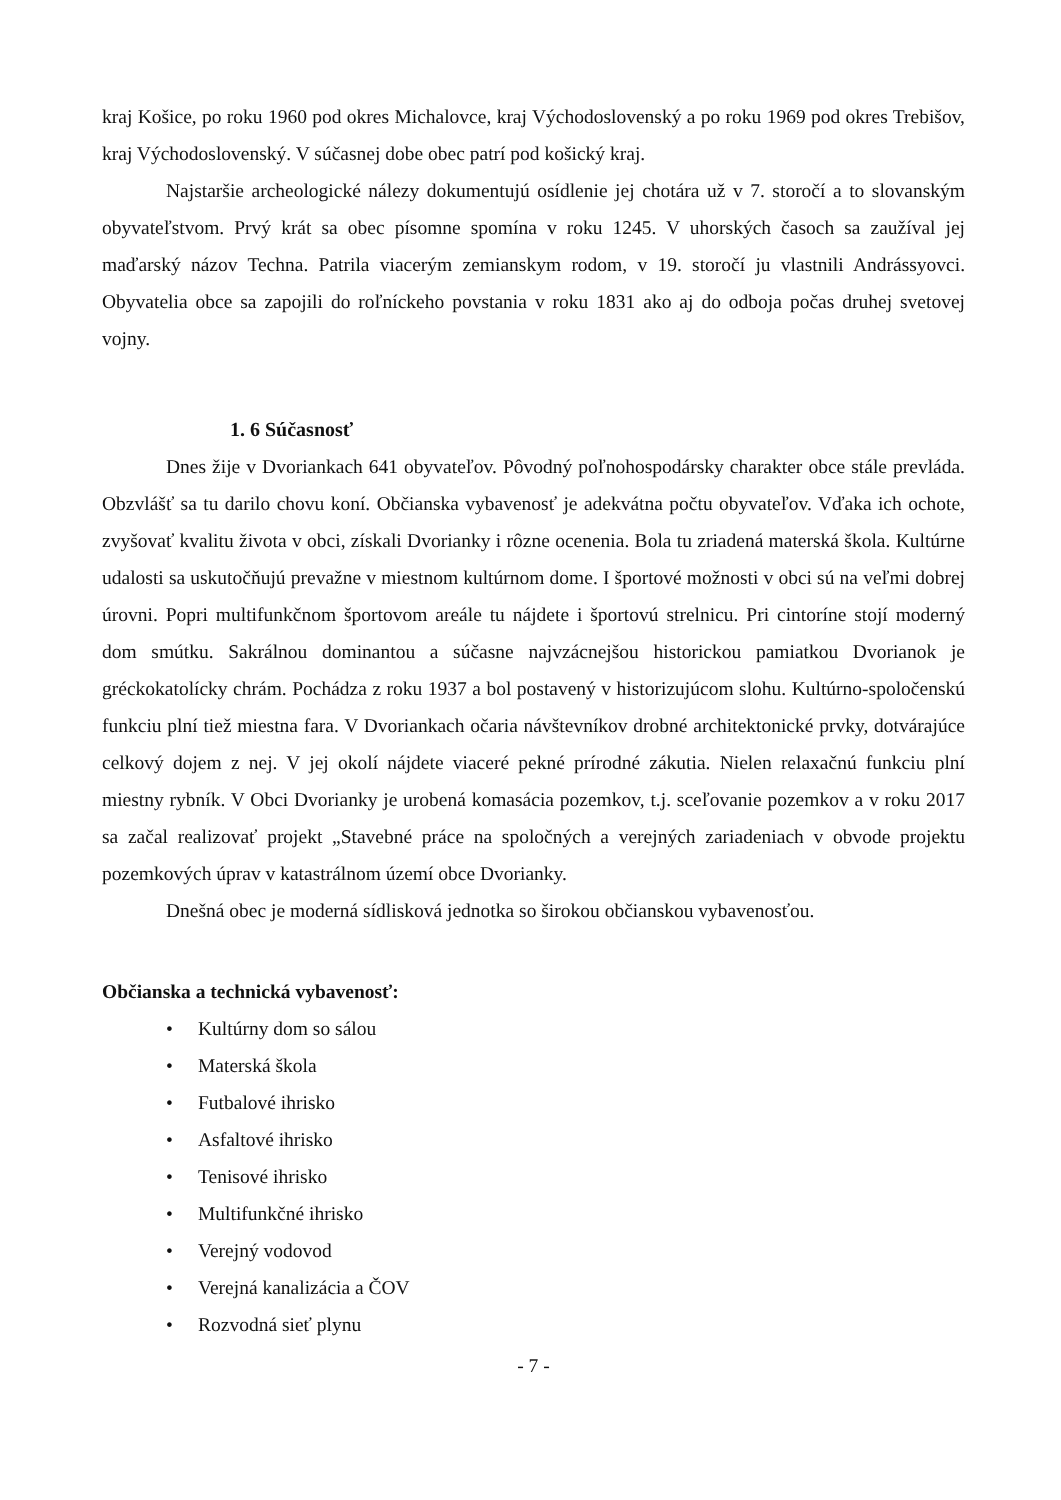kraj Košice, po roku 1960 pod okres Michalovce, kraj Východoslovenský a po roku 1969 pod okres Trebišov, kraj Východoslovenský. V súčasnej dobe obec patrí pod košický kraj.
Najstaršie archeologické nálezy dokumentujú osídlenie jej chotára už v 7. storočí a to slovanským obyvateľstvom. Prvý krát sa obec písomne spomína v roku 1245. V uhorských časoch sa zaužíval jej maďarský názov Techna. Patrila viacerým zemianskym rodom, v 19. storočí ju vlastnili Andrássyovci. Obyvatelia obce sa zapojili do roľníckeho povstania v roku 1831 ako aj do odboja počas druhej svetovej vojny.
1. 6 Súčasnosť
Dnes žije v Dvoriankach 641 obyvateľov. Pôvodný poľnohospodársky charakter obce stále prevláda. Obzvlášť sa tu darilo chovu koní. Občianska vybavenosť je adekvátna počtu obyvateľov. Vďaka ich ochote, zvyšovať kvalitu života v obci, získali Dvorianky i rôzne ocenenia. Bola tu zriadená materská škola. Kultúrne udalosti sa uskutočňujú prevažne v miestnom kultúrnom dome. I športové možnosti v obci sú na veľmi dobrej úrovni. Popri multifunkčnom športovom areále tu nájdete i športovú strelnicu. Pri cintoríne stojí moderný dom smútku. Sakrálnou dominantou a súčasne najvzácnejšou historickou pamiatkou Dvorianok je gréckokatolícky chrám. Pochádza z roku 1937 a bol postavený v historizujúcom slohu. Kultúrno-spoločenskú funkciu plní tiež miestna fara. V Dvoriankach očaria návštevníkov drobné architektonické prvky, dotvárajúce celkový dojem z nej. V jej okolí nájdete viaceré pekné prírodné zákutia. Nielen relaxačnú funkciu plní miestny rybník. V Obci Dvorianky je urobená komasácia pozemkov, t.j. sceľovanie pozemkov a v roku 2017 sa začal realizovať projekt „Stavebné práce na spoločných a verejných zariadeniach v obvode projektu pozemkových úprav v katastrálnom území obce Dvorianky.
Dnešná obec je moderná sídlisková jednotka so širokou občianskou vybavenosťou.
Občianska a technická vybavenosť:
• Kultúrny dom so sálou
• Materská škola
• Futbalové ihrisko
• Asfaltové ihrisko
• Tenisové ihrisko
• Multifunkčné ihrisko
• Verejný vodovod
• Verejná kanalizácia a ČOV
• Rozvodná sieť plynu
- 7 -